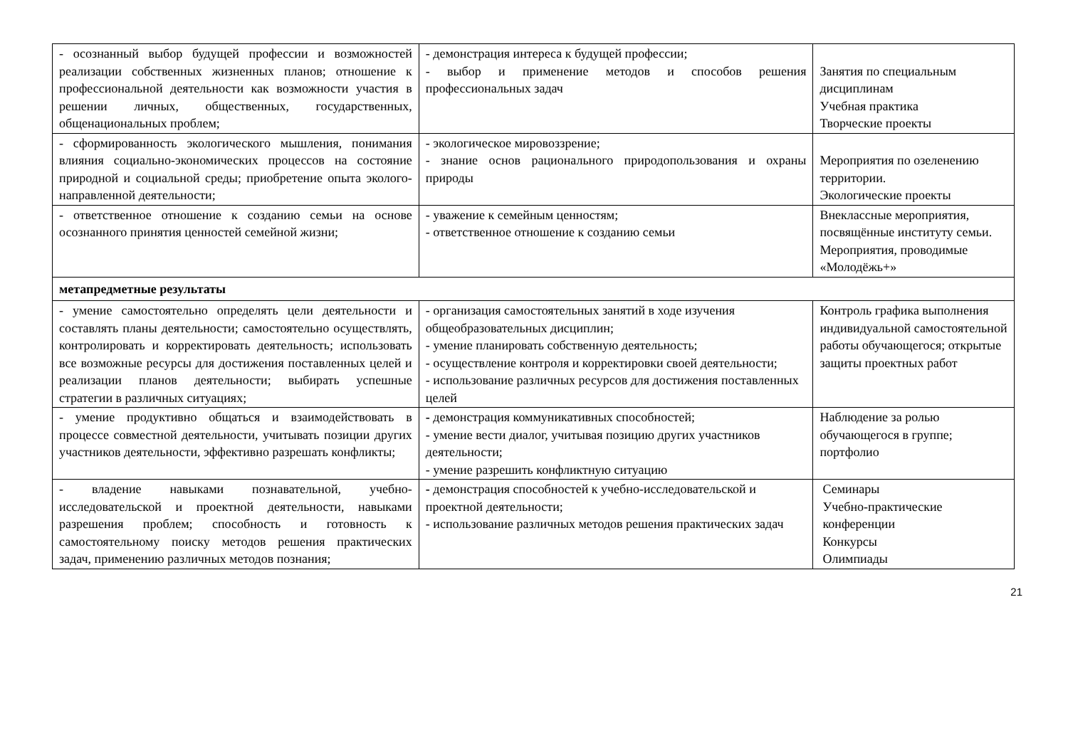| - осознанный выбор будущей профессии и возможностей реализации собственных жизненных планов; отношение к профессиональной деятельности как возможности участия в решении личных, общественных, государственных, общенациональных проблем; | - демонстрация интереса к будущей профессии; - выбор и применение методов и способов решения профессиональных задач | Занятия по специальным дисциплинам Учебная практика Творческие проекты |
| - сформированность экологического мышления, понимания влияния социально-экономических процессов на состояние природной и социальной среды; приобретение опыта эколого-направленной деятельности; | - экологическое мировоззрение; - знание основ рационального природопользования и охраны природы | Мероприятия по озеленению территории. Экологические проекты |
| - ответственное отношение к созданию семьи на основе осознанного принятия ценностей семейной жизни; | - уважение к семейным ценностям; - ответственное отношение к созданию семьи | Внеклассные мероприятия, посвящённые институту семьи. Мероприятия, проводимые «Молодёжь+» |
| метапредметные результаты | | |
| - умение самостоятельно определять цели деятельности и составлять планы деятельности; самостоятельно осуществлять, контролировать и корректировать деятельность; использовать все возможные ресурсы для достижения поставленных целей и реализации планов деятельности; выбирать успешные стратегии в различных ситуациях; | - организация самостоятельных занятий в ходе изучения общеобразовательных дисциплин; - умение планировать собственную деятельность; - осуществление контроля и корректировки своей деятельности; - использование различных ресурсов для достижения поставленных целей | Контроль графика выполнения индивидуальной самостоятельной работы обучающегося; открытые защиты проектных работ |
| - умение продуктивно общаться и взаимодействовать в процессе совместной деятельности, учитывать позиции других участников деятельности, эффективно разрешать конфликты; | - демонстрация коммуникативных способностей; - умение вести диалог, учитывая позицию других участников деятельности; - умение разрешить конфликтную ситуацию | Наблюдение за ролью обучающегося в группе; портфолио |
| - владение навыками познавательной, учебно-исследовательской и проектной деятельности, навыками разрешения проблем; способность и готовность к самостоятельному поиску методов решения практических задач, применению различных методов познания; | - демонстрация способностей к учебно-исследовательской и проектной деятельности; - использование различных методов решения практических задач | Семинары Учебно-практические конференции Конкурсы Олимпиады |
21